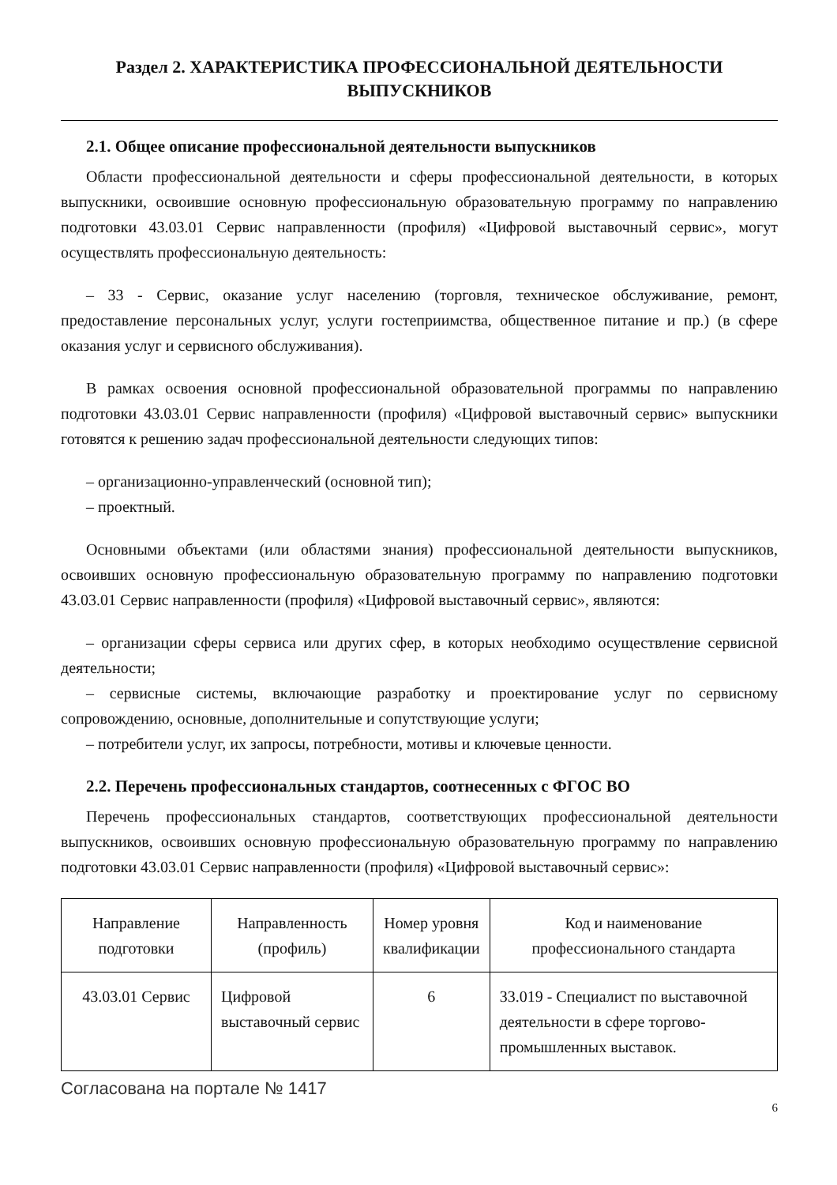Раздел 2. ХАРАКТЕРИСТИКА ПРОФЕССИОНАЛЬНОЙ ДЕЯТЕЛЬНОСТИ ВЫПУСКНИКОВ
2.1. Общее описание профессиональной деятельности выпускников
Области профессиональной деятельности и сферы профессиональной деятельности, в которых выпускники, освоившие основную профессиональную образовательную программу по направлению подготовки 43.03.01 Сервис направленности (профиля) «Цифровой выставочный сервис», могут осуществлять профессиональную деятельность:
– 33 - Сервис, оказание услуг населению (торговля, техническое обслуживание, ремонт, предоставление персональных услуг, услуги гостеприимства, общественное питание и пр.) (в сфере оказания услуг и сервисного обслуживания).
В рамках освоения основной профессиональной образовательной программы по направлению подготовки 43.03.01 Сервис направленности (профиля) «Цифровой выставочный сервис» выпускники готовятся к решению задач профессиональной деятельности следующих типов:
– организационно-управленческий (основной тип);
– проектный.
Основными объектами (или областями знания) профессиональной деятельности выпускников, освоивших основную профессиональную образовательную программу по направлению подготовки 43.03.01 Сервис направленности (профиля) «Цифровой выставочный сервис», являются:
– организации сферы сервиса или других сфер, в которых необходимо осуществление сервисной деятельности;
– сервисные системы, включающие разработку и проектирование услуг по сервисному сопровождению, основные, дополнительные и сопутствующие услуги;
– потребители услуг, их запросы, потребности, мотивы и ключевые ценности.
2.2. Перечень профессиональных стандартов, соотнесенных с ФГОС ВО
Перечень профессиональных стандартов, соответствующих профессиональной деятельности выпускников, освоивших основную профессиональную образовательную программу по направлению подготовки 43.03.01 Сервис направленности (профиля) «Цифровой выставочный сервис»:
| Направление подготовки | Направленность (профиль) | Номер уровня квалификации | Код и наименование профессионального стандарта |
| --- | --- | --- | --- |
| 43.03.01 Сервис | Цифровой выставочный сервис | 6 | 33.019 - Специалист по выставочной деятельности в сфере торгово-промышленных выставок. |
Согласована на портале № 1417
6